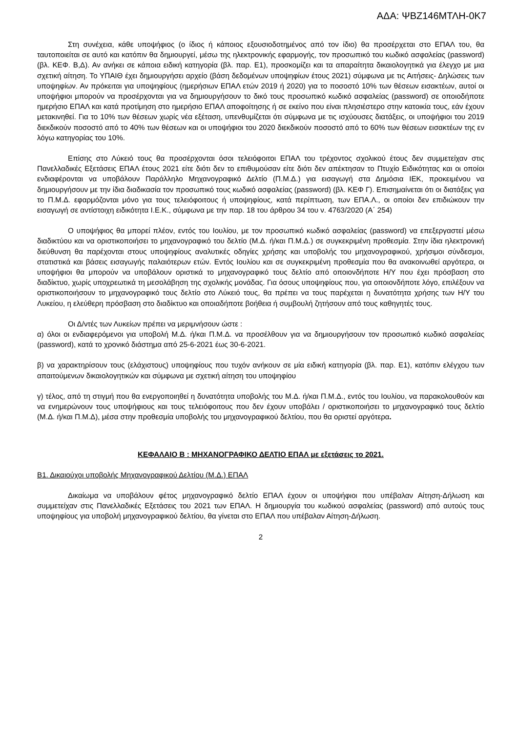ΑΔΑ: ΨΒΖ146ΜΤΛΗ-0Κ7
Στη συνέχεια, κάθε υποψήφιος (ο ίδιος ή κάποιος εξουσιοδοτημένος από τον ίδιο) θα προσέρχεται στο ΕΠΑΛ του, θα ταυτοποιείται σε αυτό και κατόπιν θα δημιουργεί, μέσω της ηλεκτρονικής εφαρμογής, τον προσωπικό του κωδικό ασφαλείας (password) (βλ. ΚΕΦ. Β,Δ). Αν ανήκει σε κάποια ειδική κατηγορία (βλ. παρ. Ε1), προσκομίζει και τα απαραίτητα δικαιολογητικά για έλεγχο με μια σχετική αίτηση. Το ΥΠΑΙΘ έχει δημιουργήσει αρχείο (βάση δεδομένων υποψηφίων έτους 2021) σύμφωνα με τις Αιτήσεις- Δηλώσεις των υποψηφίων. Αν πρόκειται για υποψηφίους (ημερήσιων ΕΠΑΛ ετών 2019 ή 2020) για το ποσοστό 10% των θέσεων εισακτέων, αυτοί οι υποψήφιοι μπορούν να προσέρχονται για να δημιουργήσουν το δικό τους προσωπικό κωδικό ασφαλείας (password) σε οποιοδήποτε ημερήσιο ΕΠΑΛ και κατά προτίμηση στο ημερήσιο ΕΠΑΛ αποφοίτησης ή σε εκείνο που είναι πλησιέστερο στην κατοικία τους, εάν έχουν μετακινηθεί. Για το 10% των θέσεων χωρίς νέα εξέταση, υπενθυμίζεται ότι σύμφωνα με τις ισχύουσες διατάξεις, οι υποψήφιοι του 2019 διεκδικούν ποσοστό από το 40% των θέσεων και οι υποψήφιοι του 2020 διεκδικούν ποσοστό από το 60% των θέσεων εισακτέων της εν λόγω κατηγορίας του 10%.
Επίσης στο Λύκειό τους θα προσέρχονται όσοι τελειόφοιτοι ΕΠΑΛ του τρέχοντος σχολικού έτους δεν συμμετείχαν στις Πανελλαδικές Εξετάσεις ΕΠΑΛ έτους 2021 είτε διότι δεν το επιθυμούσαν είτε διότι δεν απέκτησαν το Πτυχίο Ειδικότητας και οι οποίοι ενδιαφέρονται να υποβάλουν Παράλληλο Μηχανογραφικό Δελτίο (Π.Μ.Δ.) για εισαγωγή στα Δημόσια ΙΕΚ, προκειμένου να δημιουργήσουν με την ίδια διαδικασία τον προσωπικό τους κωδικό ασφαλείας (password) (βλ. ΚΕΦ Γ). Επισημαίνεται ότι οι διατάξεις για το Π.Μ.Δ. εφαρμόζονται μόνο για τους τελειόφοιτους ή υποψηφίους, κατά περίπτωση, των ΕΠΑ.Λ., οι οποίοι δεν επιδιώκουν την εισαγωγή σε αντίστοιχη ειδικότητα Ι.Ε.Κ., σύμφωνα με την παρ. 18 του άρθρου 34 του ν. 4763/2020 (Α΄ 254)
Ο υποψήφιος θα μπορεί πλέον, εντός του Ιουλίου, με τον προσωπικό κωδικό ασφαλείας (password) να επεξεργαστεί μέσω διαδικτύου και να οριστικοποιήσει το μηχανογραφικό του δελτίο (Μ.Δ. ή/και Π.Μ.Δ.) σε συγκεκριμένη προθεσμία. Στην ίδια ηλεκτρονική διεύθυνση θα παρέχονται στους υποψηφίους αναλυτικές οδηγίες χρήσης και υποβολής του μηχανογραφικού, χρήσιμοι σύνδεσμοι, στατιστικά και βάσεις εισαγωγής παλαιότερων ετών. Εντός Ιουλίου και σε συγκεκριμένη προθεσμία που θα ανακοινωθεί αργότερα, οι υποψήφιοι θα μπορούν να υποβάλουν οριστικά το μηχανογραφικό τους δελτίο από οποιονδήποτε Η/Υ που έχει πρόσβαση στο διαδίκτυο, χωρίς υποχρεωτικά τη μεσολάβηση της σχολικής μονάδας. Για όσους υποψηφίους που, για οποιονδήποτε λόγο, επιλέξουν να οριστικοποιήσουν το μηχανογραφικό τους δελτίο στο Λύκειό τους, θα πρέπει να τους παρέχεται η δυνατότητα χρήσης των Η/Υ του Λυκείου, η ελεύθερη πρόσβαση στο διαδίκτυο και οποιαδήποτε βοήθεια ή συμβουλή ζητήσουν από τους καθηγητές τους.
Οι Δ/ντές των Λυκείων πρέπει να μεριμνήσουν ώστε :
α) όλοι οι ενδιαφερόμενοι για υποβολή Μ.Δ. ή/και Π.Μ.Δ. να προσέλθουν για να δημιουργήσουν τον προσωπικό κωδικό ασφαλείας (password), κατά το χρονικό διάστημα από 25-6-2021 έως 30-6-2021.
β) να χαρακτηρίσουν τους (ελάχιστους) υποψηφίους που τυχόν ανήκουν σε μία ειδική κατηγορία (βλ. παρ. Ε1), κατόπιν ελέγχου των απαιτούμενων δικαιολογητικών και σύμφωνα με σχετική αίτηση του υποψηφίου
γ) τέλος, από τη στιγμή που θα ενεργοποιηθεί η δυνατότητα υποβολής του Μ.Δ. ή/και Π.Μ.Δ., εντός του Ιουλίου, να παρακολουθούν και να ενημερώνουν τους υποψήφιους και τους τελειόφοιτους που δεν έχουν υποβάλει / οριστικοποιήσει το μηχανογραφικό τους δελτίο (Μ.Δ. ή/και Π.Μ.Δ), μέσα στην προθεσμία υποβολής του μηχανογραφικού δελτίου, που θα οριστεί αργότερα.
ΚΕΦΑΛΑΙΟ Β : ΜΗΧΑΝΟΓΡΑΦΙΚΟ ΔΕΛΤΙΟ ΕΠΑΛ με εξετάσεις το 2021.
Β1. Δικαιούχοι υποβολής Μηχανογραφικού Δελτίου (Μ.Δ.) ΕΠΑΛ
Δικαίωμα να υποβάλουν φέτος μηχανογραφικό δελτίο ΕΠΑΛ έχουν οι υποψήφιοι που υπέβαλαν Αίτηση-Δήλωση και συμμετείχαν στις Πανελλαδικές Εξετάσεις του 2021 των ΕΠΑΛ. Η δημιουργία του κωδικού ασφαλείας (password) από αυτούς τους υποψηφίους για υποβολή μηχανογραφικού δελτίου, θα γίνεται στο ΕΠΑΛ που υπέβαλαν Αίτηση-Δήλωση.
2